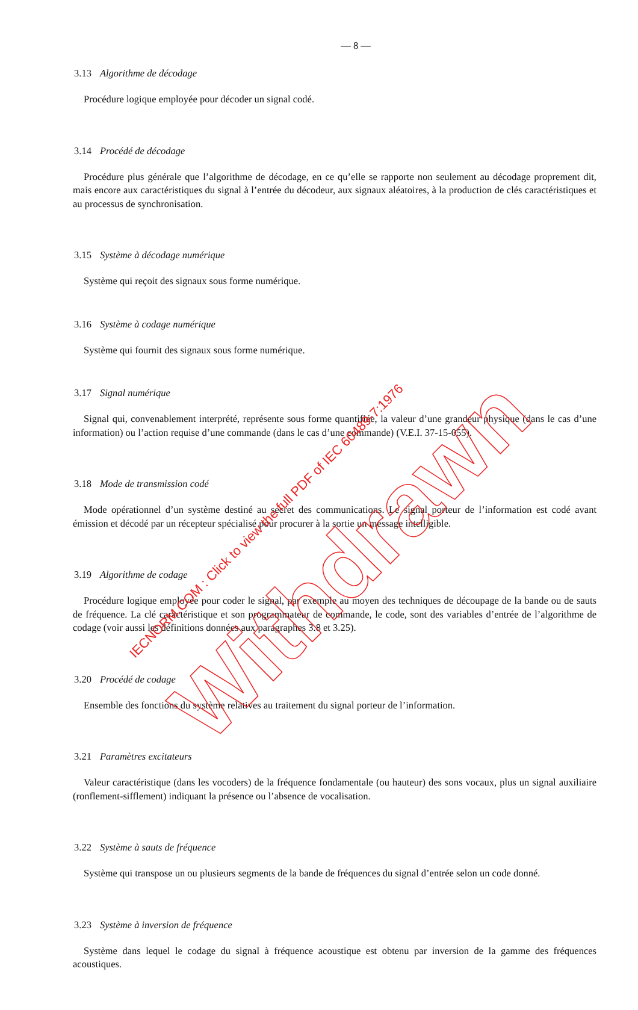— 8 —
3.13 Algorithme de décodage
Procédure logique employée pour décoder un signal codé.
3.14 Procédé de décodage
Procédure plus générale que l’algorithme de décodage, en ce qu’elle se rapporte non seulement au décodage proprement dit, mais encore aux caractéristiques du signal à l’entrée du décodeur, aux signaux aléatoires, à la production de clés caractéristiques et au processus de synchronisation.
3.15 Système à décodage numérique
Système qui reçoit des signaux sous forme numérique.
3.16 Système à codage numérique
Système qui fournit des signaux sous forme numérique.
3.17 Signal numérique
Signal qui, convenablement interprété, représente sous forme quantifiée, la valeur d’une grandeur physique (dans le cas d’une information) ou l’action requise d’une commande (dans le cas d’une commande) (V.E.I. 37-15-055).
3.18 Mode de transmission codé
Mode opérationnel d’un système destiné au secret des communications. Le signal porteur de l’information est codé avant émission et décodé par un récepteur spécialisé pour procurer à la sortie un message intelligible.
3.19 Algorithme de codage
Procédure logique employée pour coder le signal, par exemple au moyen des techniques de découpage de la bande ou de sauts de fréquence. La clé caractéristique et son programmateur de commande, le code, sont des variables d’entrée de l’algorithme de codage (voir aussi les définitions données aux paragraphes 3.8 et 3.25).
3.20 Procédé de codage
Ensemble des fonctions du système relatives au traitement du signal porteur de l’information.
3.21 Paramètres excitateurs
Valeur caractéristique (dans les vocoders) de la fréquence fondamentale (ou hauteur) des sons vocaux, plus un signal auxiliaire (ronflement-sifflement) indiquant la présence ou l’absence de vocalisation.
3.22 Système à sauts de fréquence
Système qui transpose un ou plusieurs segments de la bande de fréquences du signal d’entrée selon un code donné.
3.23 Système à inversion de fréquence
Système dans lequel le codage du signal à fréquence acoustique est obtenu par inversion de la gamme des fréquences acoustiques.
IECNORM.COM : Click to view the full PDF of IEC 60489-7:1976
Withdrawn